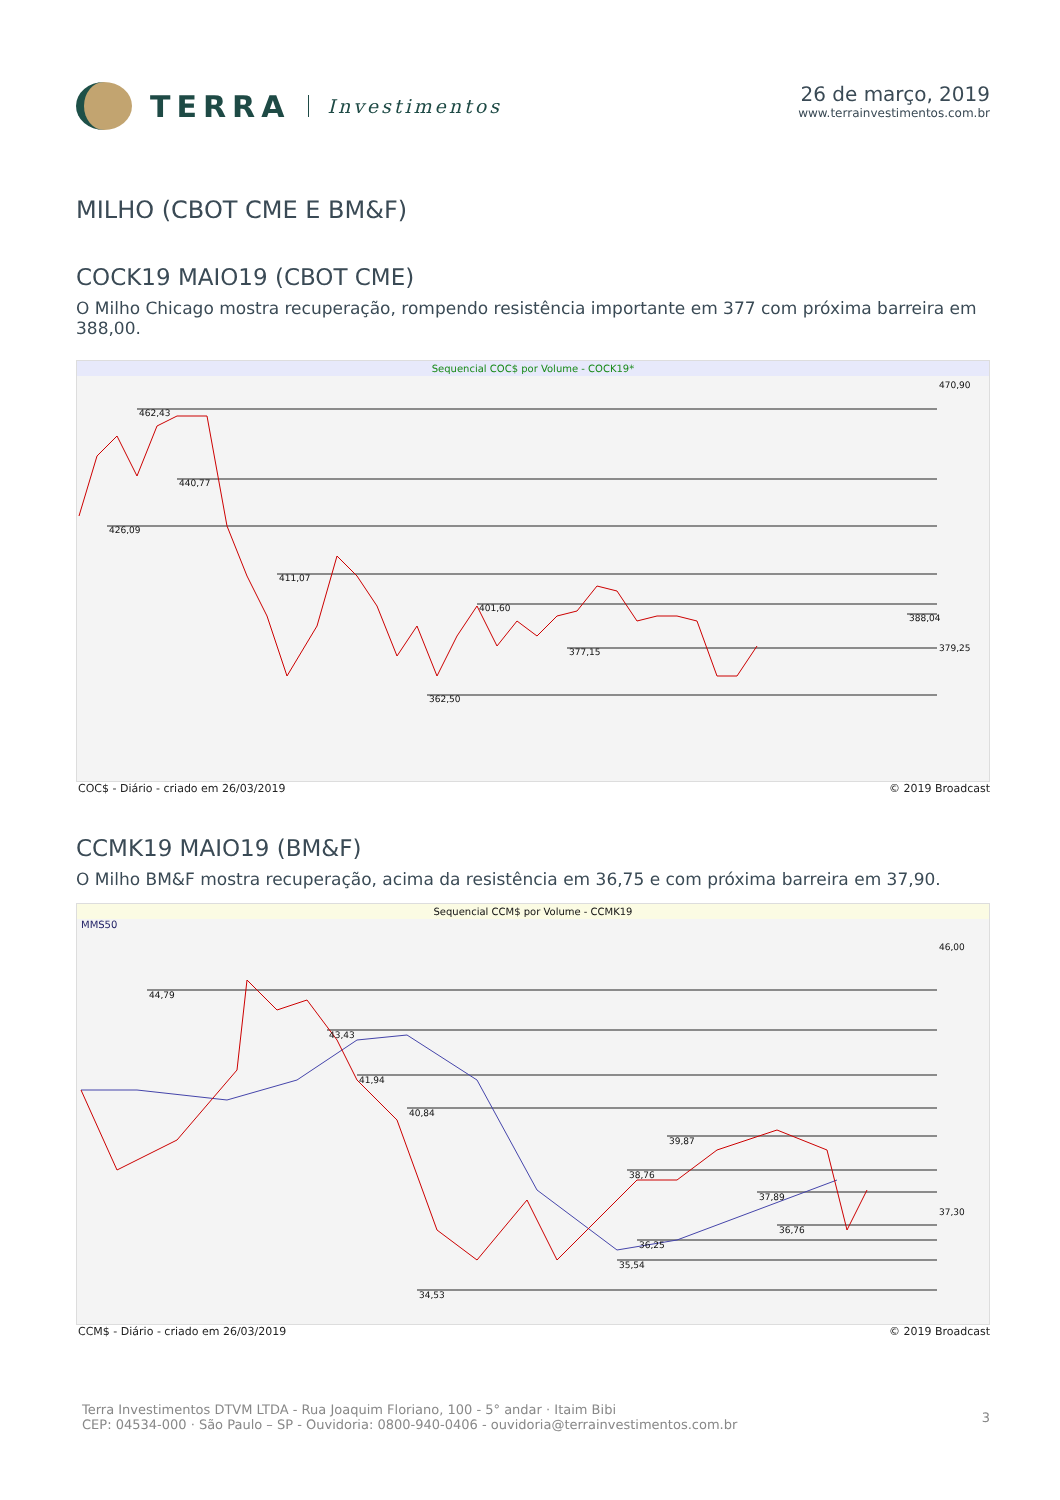TERRA Investimentos 26 de março, 2019
www.terrainvestimentos.com.br
MILHO (CBOT CME E BM&F)
COCK19 MAIO19 (CBOT CME)
O Milho Chicago mostra recuperação, rompendo resistência importante em 377 com próxima barreira em 388,00.
Sequencial COC$ por Volume - COCK19*
462,43
440,77
426,09
411,07
401,60
377,15
388,04
362,50
470,90
379,25
COC$ - Diário - criado em 26/03/2019 © 2019 Broadcast
CCMK19 MAIO19 (BM&F)
O Milho BM&F mostra recuperação, acima da resistência em 36,75 e com próxima barreira em 37,90.
Sequencial CCM$ por Volume - CCMK19
MMS50
44,79
43,43
41,94
40,84
39,87
38,76
37,89
36,76
36,25
35,54
34,53
46,00
37,30
CCM$ - Diário - criado em 26/03/2019 © 2019 Broadcast
Terra Investimentos DTVM LTDA - Rua Joaquim Floriano, 100 - 5° andar · Itaim Bibi
CEP: 04534-000 · São Paulo – SP - Ouvidoria: 0800-940-0406 - ouvidoria@terrainvestimentos.com.br
3